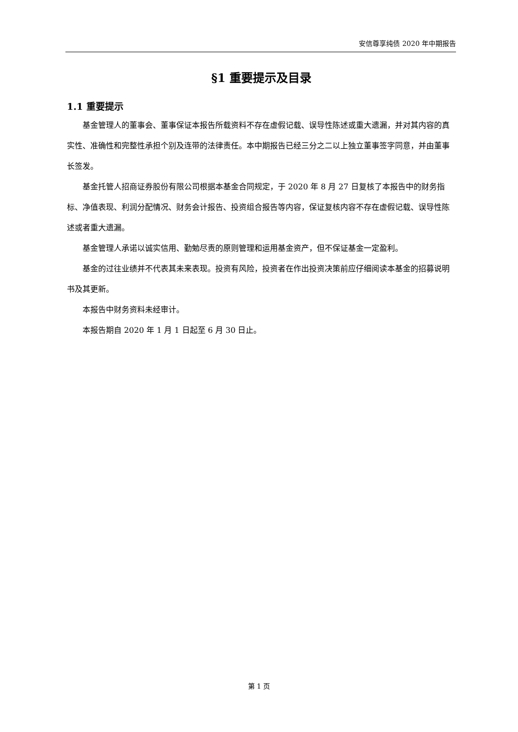安信尊享纯债 2020 年中期报告
§1 重要提示及目录
1.1 重要提示
基金管理人的董事会、董事保证本报告所载资料不存在虚假记载、误导性陈述或重大遗漏，并对其内容的真实性、准确性和完整性承担个别及连带的法律责任。本中期报告已经三分之二以上独立董事签字同意，并由董事长签发。
基金托管人招商证券股份有限公司根据本基金合同规定，于 2020 年 8 月 27 日复核了本报告中的财务指标、净值表现、利润分配情况、财务会计报告、投资组合报告等内容，保证复核内容不存在虚假记载、误导性陈述或者重大遗漏。
基金管理人承诺以诚实信用、勤勉尽责的原则管理和运用基金资产，但不保证基金一定盈利。
基金的过往业绩并不代表其未来表现。投资有风险，投资者在作出投资决策前应仔细阅读本基金的招募说明书及其更新。
本报告中财务资料未经审计。
本报告期自 2020 年 1 月 1 日起至 6 月 30 日止。
第 1 页